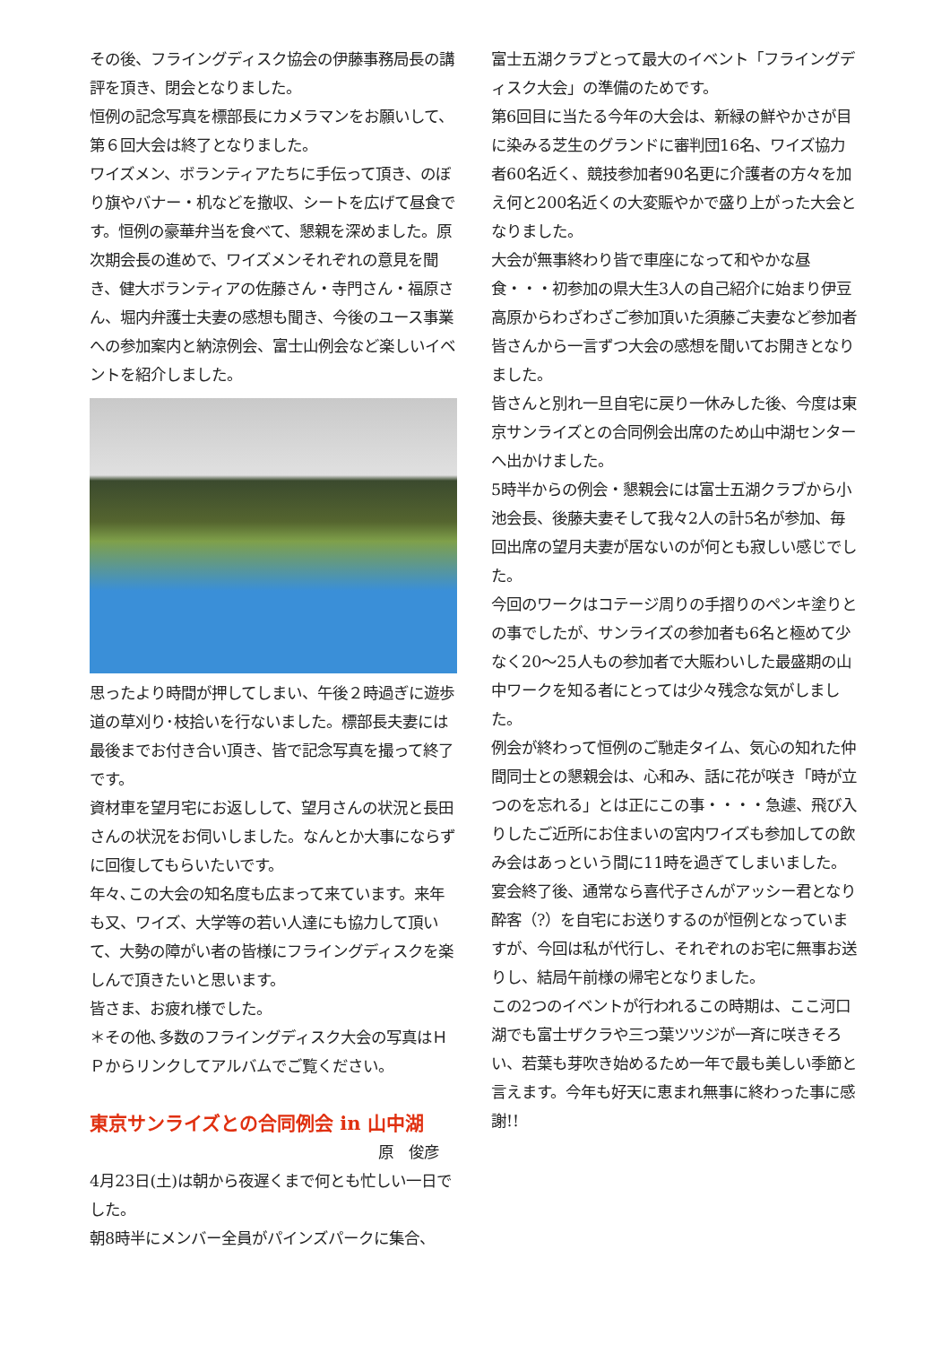その後、フライングディスク協会の伊藤事務局長の講評を頂き、閉会となりました。
恒例の記念写真を標部長にカメラマンをお願いして、第６回大会は終了となりました。
ワイズメン、ボランティアたちに手伝って頂き、のぼり旗やバナー・机などを撤収、シートを広げて昼食です。恒例の豪華弁当を食べて、懇親を深めました。原次期会長の進めで、ワイズメンそれぞれの意見を聞き、健大ボランティアの佐藤さん・寺門さん・福原さん、堀内弁護士夫妻の感想も聞き、今後のユース事業への参加案内と納涼例会、富士山例会など楽しいイベントを紹介しました。
思ったより時間が押してしまい、午後２時過ぎに遊歩道の草刈り･枝拾いを行ないました。標部長夫妻には最後までお付き合い頂き、皆で記念写真を撮って終了です。
資材車を望月宅にお返しして、望月さんの状況と長田さんの状況をお伺いしました。なんとか大事にならずに回復してもらいたいです。
年々､この大会の知名度も広まって来ています。来年も又、ワイズ、大学等の若い人達にも協力して頂いて、大勢の障がい者の皆様にフライングディスクを楽しんで頂きたいと思います。
皆さま、お疲れ様でした。
＊その他､多数のフライングディスク大会の写真はＨＰからリンクしてアルバムでご覧ください。
東京サンライズとの合同例会 in 山中湖
原　俊彦
4月23日(土)は朝から夜遅くまで何とも忙しい一日でした。
朝8時半にメンバー全員がパインズパークに集合、
富士五湖クラブとって最大のイベント「フライングディスク大会」の準備のためです。
第6回目に当たる今年の大会は、新緑の鮮やかさが目に染みる芝生のグランドに審判団16名、ワイズ協力者60名近く、競技参加者90名更に介護者の方々を加え何と200名近くの大変賑やかで盛り上がった大会となりました。
大会が無事終わり皆で車座になって和やかな昼食・・・初参加の県大生3人の自己紹介に始まり伊豆高原からわざわざご参加頂いた須藤ご夫妻など参加者皆さんから一言ずつ大会の感想を聞いてお開きとなりました。
皆さんと別れ一旦自宅に戻り一休みした後、今度は東京サンライズとの合同例会出席のため山中湖センターへ出かけました。
5時半からの例会・懇親会には富士五湖クラブから小池会長、後藤夫妻そして我々2人の計5名が参加、毎回出席の望月夫妻が居ないのが何とも寂しい感じでした。
今回のワークはコテージ周りの手摺りのペンキ塗りとの事でしたが、サンライズの参加者も6名と極めて少なく20～25人もの参加者で大賑わいした最盛期の山中ワークを知る者にとっては少々残念な気がしました。
例会が終わって恒例のご馳走タイム、気心の知れた仲間同士との懇親会は、心和み、話に花が咲き「時が立つのを忘れる」とは正にこの事・・・・急遽、飛び入りしたご近所にお住まいの宮内ワイズも参加しての飲み会はあっという間に11時を過ぎてしまいました。宴会終了後、通常なら喜代子さんがアッシー君となり酔客（?）を自宅にお送りするのが恒例となっていますが、今回は私が代行し、それぞれのお宅に無事お送りし、結局午前様の帰宅となりました。
この2つのイベントが行われるこの時期は、ここ河口湖でも富士ザクラや三つ葉ツツジが一斉に咲きそろい、若葉も芽吹き始めるため一年で最も美しい季節と言えます。今年も好天に恵まれ無事に終わった事に感謝!!